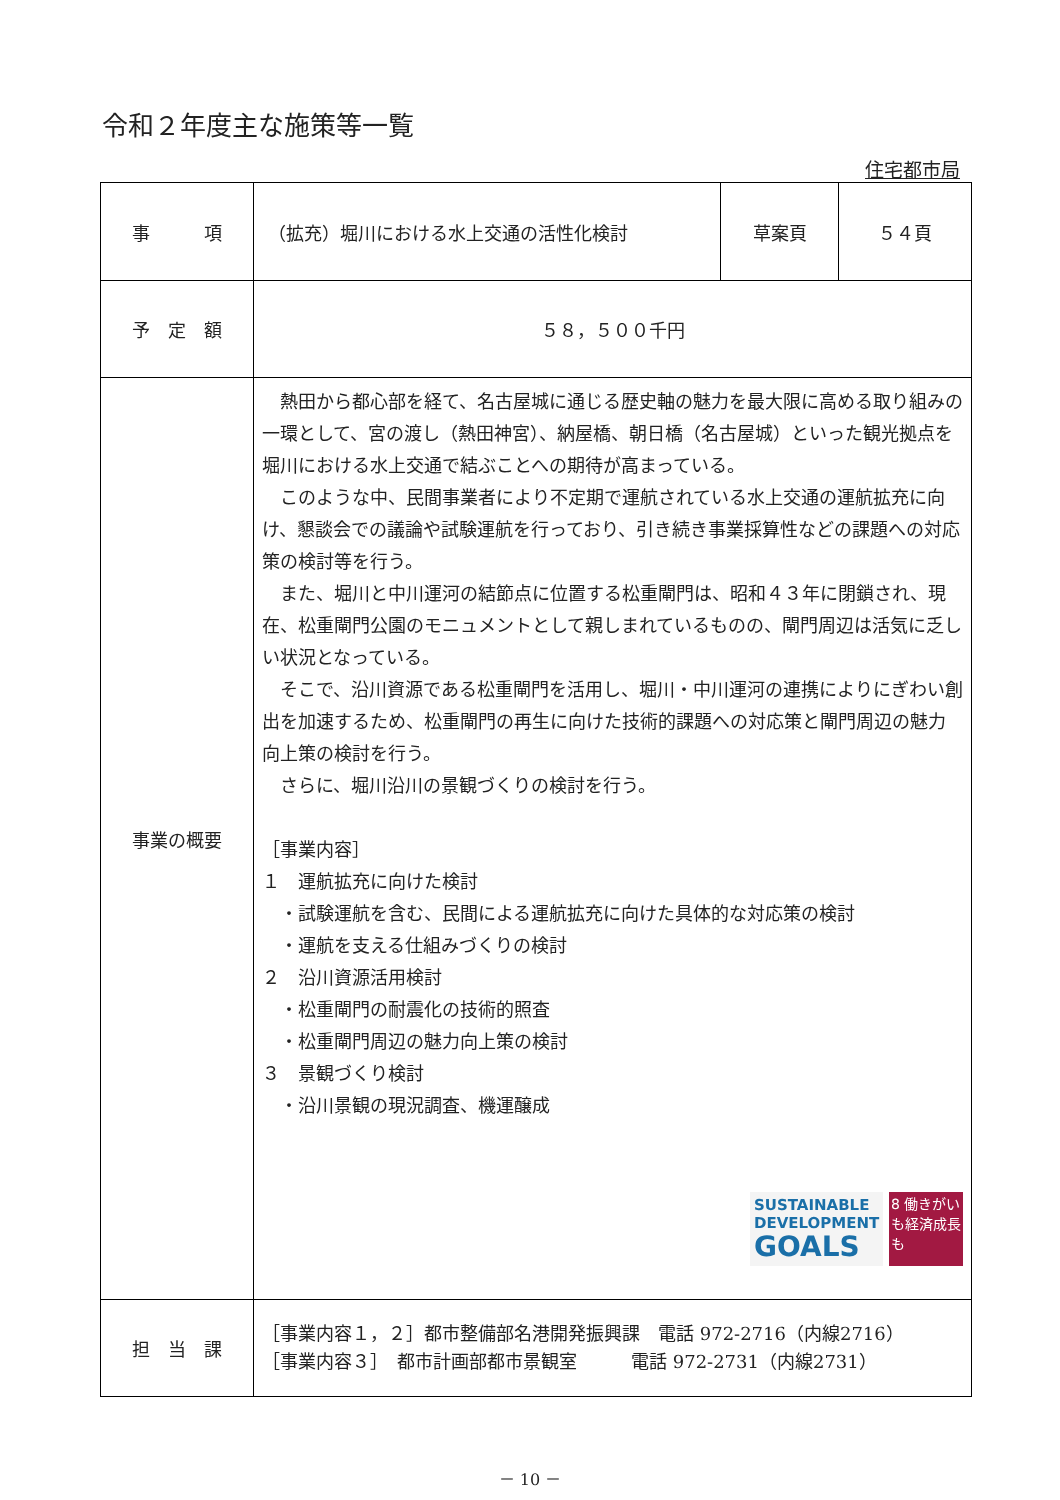令和２年度主な施策等一覧
住宅都市局
| 事 項 | （拡充）堀川における水上交通の活性化検討 | 草案頁 | ５４頁 |
| 予 定 額 | ５８，５００千円 | | |
| 事業の概要 | 熱田から都心部を経て、名古屋城に通じる歴史軸の魅力を最大限に高める取り組みの一環として、宮の渡し（熱田神宮）、納屋橋、朝日橋（名古屋城）といった観光拠点を堀川における水上交通で結ぶことへの期待が高まっている。 このような中、民間事業者により不定期で運航されている水上交通の運航拡充に向け、懇談会での議論や試験運航を行っており、引き続き事業採算性などの課題への対応策の検討等を行う。 また、堀川と中川運河の結節点に位置する松重閘門は、昭和４３年に閉鎖され、現在、松重閘門公園のモニュメントとして親しまれているものの、閘門周辺は活気に乏しい状況となっている。 そこで、沿川資源である松重閘門を活用し、堀川・中川運河の連携によりにぎわい創出を加速するため、松重閘門の再生に向けた技術的課題への対応策と閘門周辺の魅力向上策の検討を行う。 さらに、堀川沿川の景観づくりの検討を行う。 ［事業内容］ １ 運航拡充に向けた検討 ・試験運航を含む、民間による運航拡充に向けた具体的な対応策の検討 ・運航を支える仕組みづくりの検討 ２ 沿川資源活用検討 ・松重閘門の耐震化の技術的照査 ・松重閘門周辺の魅力向上策の検討 ３ 景観づくり検討 ・沿川景観の現況調査、機運醸成 SUSTAINABLE DEVELOPMENT GOALS 8 働きがいも経済成長も | | |
| 担 当 課 | ［事業内容１，２］都市整備部名港開発振興課 電話 972-2716（内線2716） ［事業内容３］ 都市計画部都市景観室 電話 972-2731（内線2731） | | |
－ 10 －